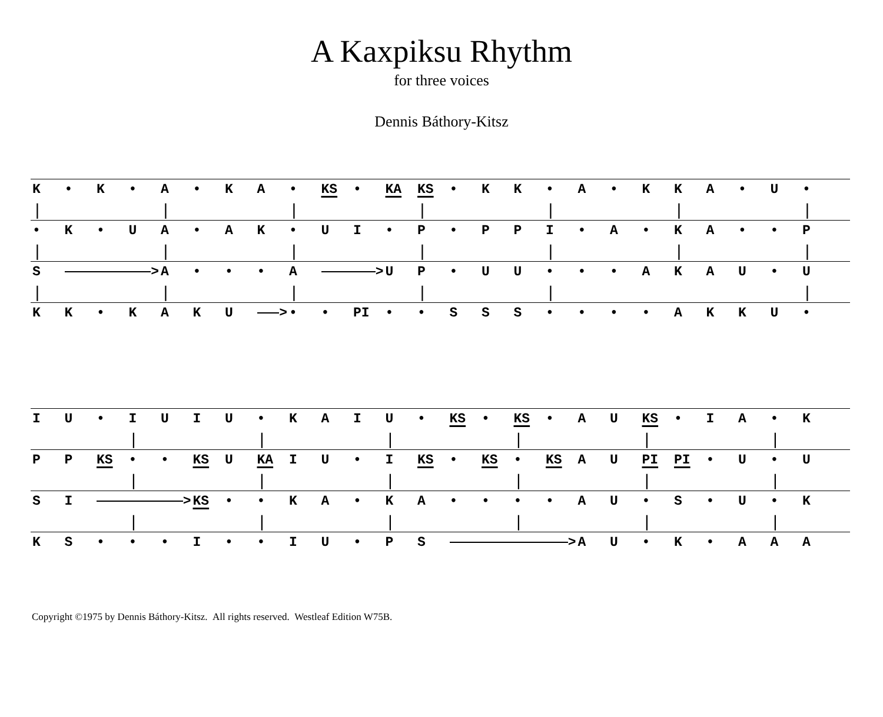A Kaxpiksu Rhythm
for three voices
Dennis Báthory-Kitsz
| K | • | K | • | A | • | K | A | • | KS | • | KA | KS | • | K | K | • | A | • | K | K | A | • | U | • | |
| / | | | | / | | | | / | | | | / | | | | / | | | | / | | | | / | |
| • | K | • | U | A | • | A | K | • | U | I | • | P | • | P | P | I | • | A | • | K | A | • | • | P | |
| / | | | | / | | | | / | | | | / | | | | / | | | | / | | | | / | |
| S | > | | | A | • | • | • | A | > | | U | P | • | U | U | • | • | • | A | K | A | U | • | U | |
| / | | | | / | | | | / | | | | / | | | | / | | | | | | | | / | |
| K | K | • | K | A | K | U | > | • | • | PI | • | • | S | S | S | • | • | • | • | A | K | K | U | • | |
| I | U | • | I | U | I | U | • | K | A | I | U | • | KS | • | KS | • | A | U | KS | • | I | A | • | K | |
| | | | / | | | | / | | | | / | | | | / | | | | / | | | | / | | |
| P | P | KS | • | • | KS | U | KA | I | U | • | I | KS | • | KS | • | KS | A | U | PI | PI | • | U | • | U | |
| | | | / | | | | / | | | | / | | | | / | | | | / | | | | / | | |
| S | I | > | | | KS | • | • | K | A | • | K | A | • | • | • | • | A | U | • | S | • | U | • | K | |
| | | | / | | | | / | | | | / | | | | / | | | | / | | | | / | | |
| K | S | • | • | • | I | • | • | I | U | • | P | S | > | | | | A | U | • | K | • | A | A | A | |
Copyright ©1975 by Dennis Báthory-Kitsz. All rights reserved. Westleaf Edition W75B.